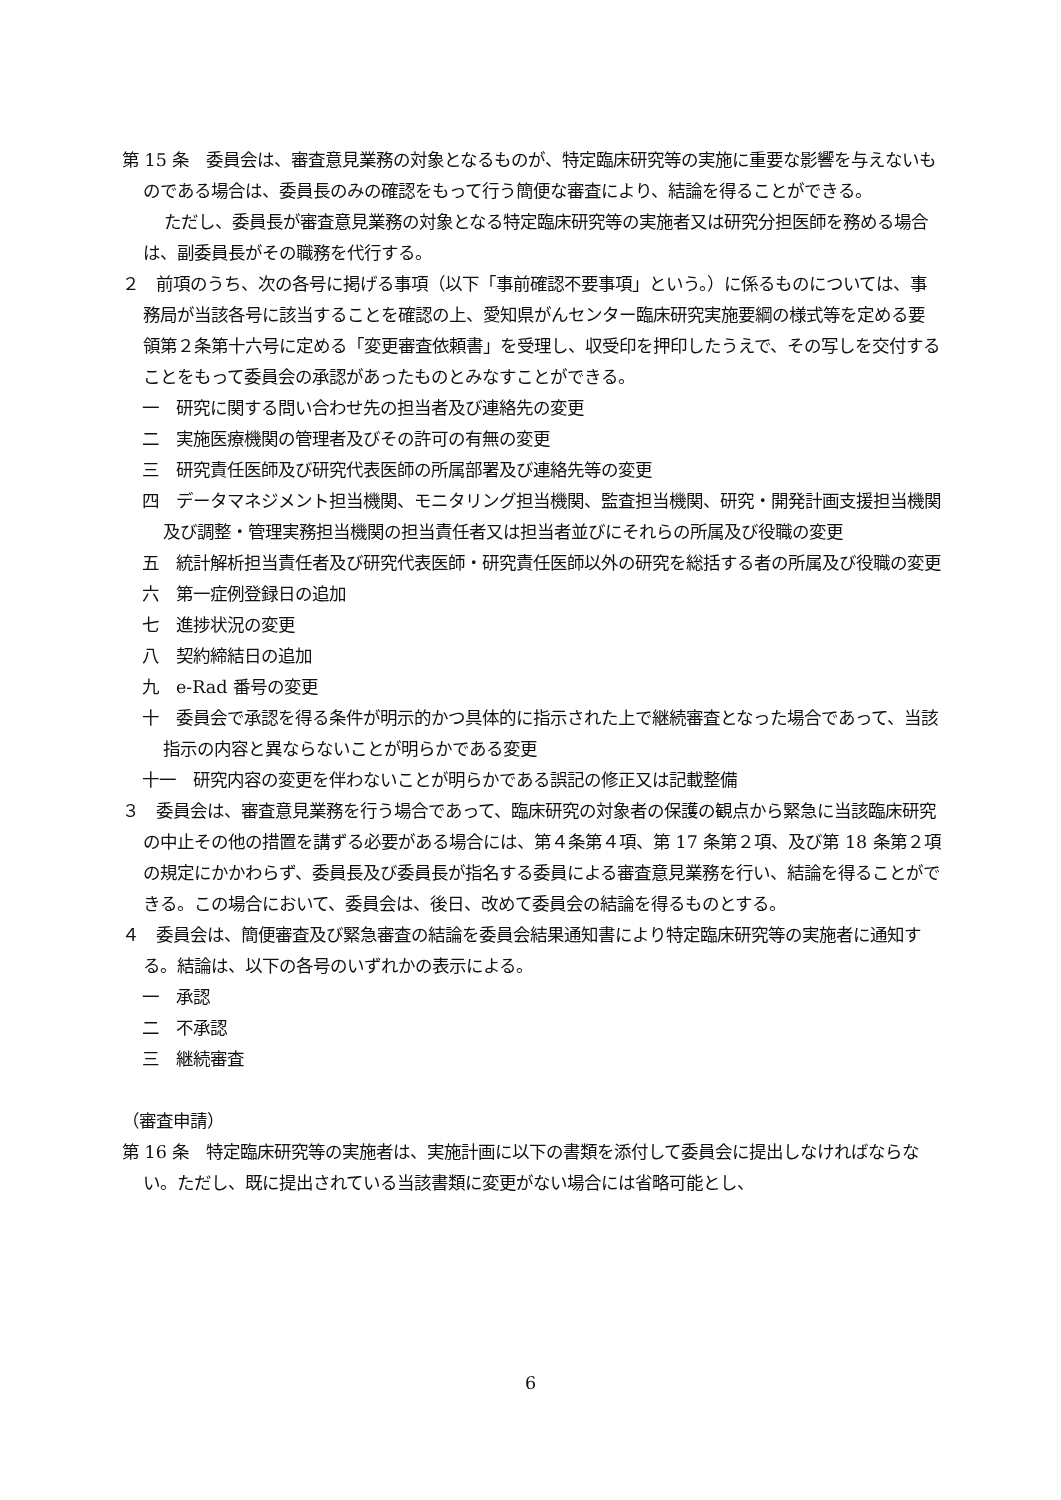第 15 条　委員会は、審査意見業務の対象となるものが、特定臨床研究等の実施に重要な影響を与えないものである場合は、委員長のみの確認をもって行う簡便な審査により、結論を得ることができる。
ただし、委員長が審査意見業務の対象となる特定臨床研究等の実施者又は研究分担医師を務める場合は、副委員長がその職務を代行する。
２　前項のうち、次の各号に掲げる事項（以下「事前確認不要事項」という。）に係るものについては、事務局が当該各号に該当することを確認の上、愛知県がんセンター臨床研究実施要綱の様式等を定める要領第２条第十六号に定める「変更審査依頼書」を受理し、収受印を押印したうえで、その写しを交付することをもって委員会の承認があったものとみなすことができる。
一　研究に関する問い合わせ先の担当者及び連絡先の変更
二　実施医療機関の管理者及びその許可の有無の変更
三　研究責任医師及び研究代表医師の所属部署及び連絡先等の変更
四　データマネジメント担当機関、モニタリング担当機関、監査担当機関、研究・開発計画支援担当機関及び調整・管理実務担当機関の担当責任者又は担当者並びにそれらの所属及び役職の変更
五　統計解析担当責任者及び研究代表医師・研究責任医師以外の研究を総括する者の所属及び役職の変更
六　第一症例登録日の追加
七　進捗状況の変更
八　契約締結日の追加
九　e-Rad 番号の変更
十　委員会で承認を得る条件が明示的かつ具体的に指示された上で継続審査となった場合であって、当該指示の内容と異ならないことが明らかである変更
十一　研究内容の変更を伴わないことが明らかである誤記の修正又は記載整備
３　委員会は、審査意見業務を行う場合であって、臨床研究の対象者の保護の観点から緊急に当該臨床研究の中止その他の措置を講ずる必要がある場合には、第４条第４項、第 17 条第２項、及び第 18 条第２項の規定にかかわらず、委員長及び委員長が指名する委員による審査意見業務を行い、結論を得ることができる。この場合において、委員会は、後日、改めて委員会の結論を得るものとする。
４　委員会は、簡便審査及び緊急審査の結論を委員会結果通知書により特定臨床研究等の実施者に通知する。結論は、以下の各号のいずれかの表示による。
一　承認
二　不承認
三　継続審査
（審査申請）
第 16 条　特定臨床研究等の実施者は、実施計画に以下の書類を添付して委員会に提出しなければならない。ただし、既に提出されている当該書類に変更がない場合には省略可能とし、
6